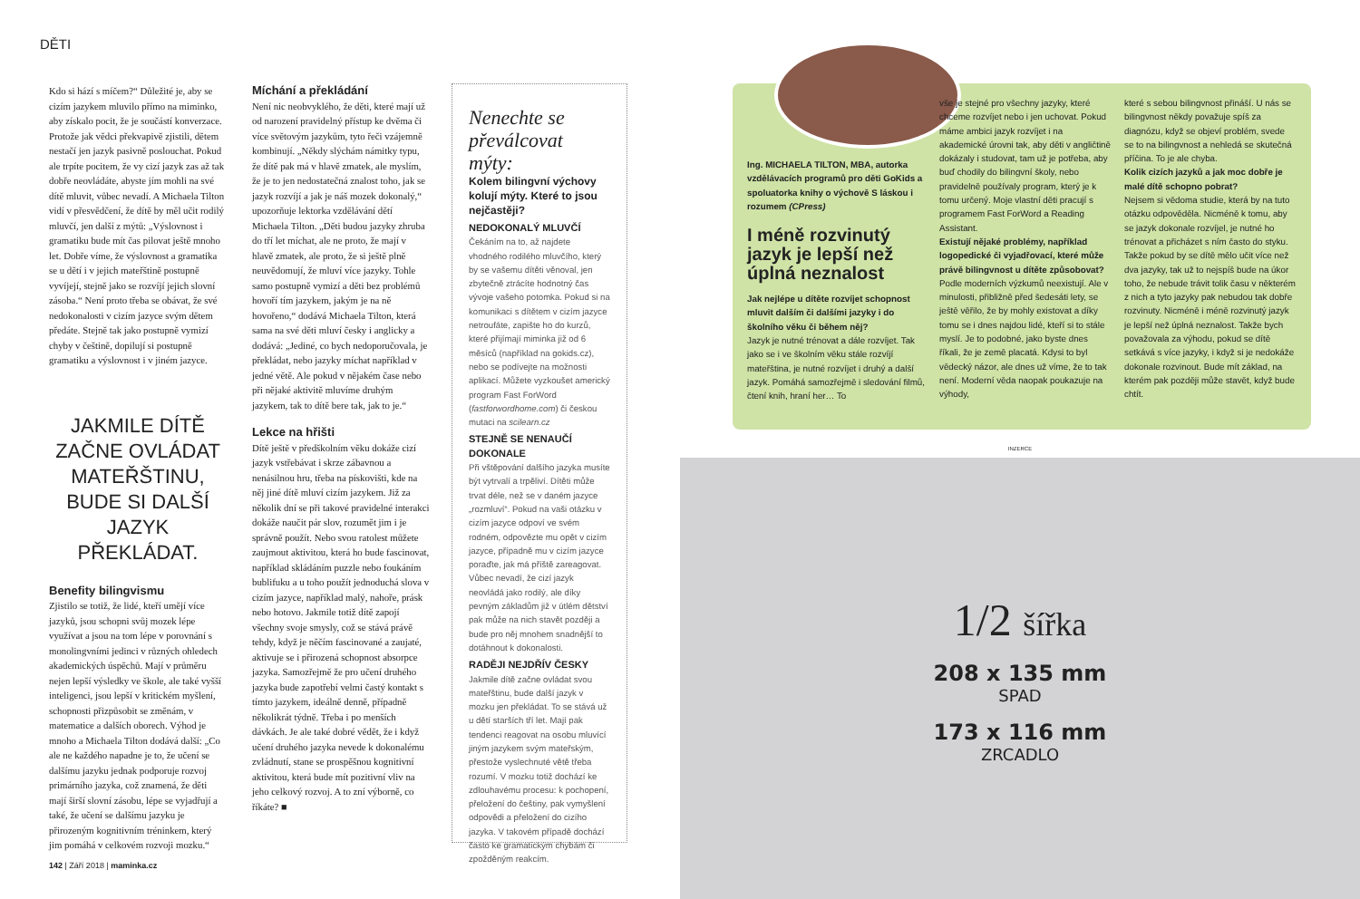DĚTI
Kdo si hází s míčem?“ Důležité je, aby se cizím jazykem mluvilo přímo na miminko, aby získalo pocit, že je součástí konverzace. Protože jak vědci překvapivě zjistili, dětem nestačí jen jazyk pasivně poslouchat. Pokud ale trpíte pocitem, že vy cizí jazyk zas až tak dobře neovládáte, abyste jím mohli na své dítě mluvit, vůbec nevadí. A Michaela Tilton vidí v přesvědčení, že dítě by měl učit rodilý mluvčí, jen další z mýtů: „Výslovnost i gramatiku bude mít čas pilovat ještě mnoho let. Dobře víme, že výslovnost a gramatika se u dětí i v jejich mateřštině postupně vyvíjejí, stejně jako se rozvíjí jejich slovní zásoba.“ Není proto třeba se obávat, že své nedokonalosti v cizím jazyce svým dětem předáte. Stejně tak jako postupně vymizí chyby v češtině, dopilují si postupně gramatiku a výslovnost i v jiném jazyce.
JAKMILE DÍTĚ ZAČNE OVLÁDAT MATEŘŠTINU, BUDE SI DALŠÍ JAZYK PŘEKLÁDAT.
Benefity bilingvismu
Zjistilo se totiž, že lidé, kteří umějí více jazyků, jsou schopni svůj mozek lépe využívat a jsou na tom lépe v porovnání s monolingvními jedinci v různých ohledech akademických úspěchů. Mají v průměru nejen lepší výsledky ve škole, ale také vyšší inteligenci, jsou lepší v kritickém myšlení, schopnosti přizpůsobit se změnám, v matematice a dalších oborech. Výhod je mnoho a Michaela Tilton dodává další: „Co ale ne každého napadne je to, že učení se dalšímu jazyku jednak podporuje rozvoj primárního jazyka, což znamená, že děti mají širší slovní zásobu, lépe se vyjadřují a také, že učení se dalšímu jazyku je přirozeným kognitivním tréninkem, který jim pomáhá v celkovém rozvoji mozku.“
Míchání a překládání
Není nic neobvyklého, že děti, které mají už od narození pravidelný přístup ke dvěma či více světovým jazykům, tyto řeči vzájemně kombinují. „Někdy slýchám námitky typu, že dítě pak má v hlavě zmatek, ale myslím, že je to jen nedostatečná znalost toho, jak se jazyk rozvíjí a jak je náš mozek dokonalý,“ upozorňuje lektorka vzdělávání dětí Michaela Tilton. „Děti budou jazyky zhruba do tří let míchat, ale ne proto, že mají v hlavě zmatek, ale proto, že si ještě plně neuvědomují, že mluví více jazyky. Tohle samo postupně vymizí a děti bez problémů hovoří tím jazykem, jakým je na ně hovořeno,“ dodává Michaela Tilton, která sama na své děti mluví česky i anglicky a dodává: „Jediné, co bych nedoporučovala, je překládat, nebo jazyky míchat například v jedné větě. Ale pokud v nějakém čase nebo při nějaké aktivitě mluvíme druhým jazykem, tak to dítě bere tak, jak to je.“
Lekce na hřišti
Dítě ještě v předškolním věku dokáže cizí jazyk vstřebávat i skrze zábavnou a nenásilnou hru, třeba na pískovišti, kde na něj jiné dítě mluví cizím jazykem. Již za několik dní se při takové pravidelné interakci dokáže naučit pár slov, rozumět jim i je správně použít. Nebo svou ratolest můžete zaujmout aktivitou, která ho bude fascinovat, například skládáním puzzle nebo foukáním bublifuku a u toho použít jednoduchá slova v cizím jazyce, například malý, nahoře, prásk nebo hotovo. Jakmile totiž dítě zapojí všechny svoje smysly, což se stává právě tehdy, když je něčím fascinované a zaujaté, aktivuje se i přirozená schopnost absorpce jazyka. Samozřejmě že pro učení druhého jazyka bude zapotřebí velmi častý kontakt s tímto jazykem, ideálně denně, případně několikrát týdně. Třeba i po menších dávkách. Je ale také dobré vědět, že i když učení druhého jazyka nevede k dokonalému zvládnutí, stane se prospěšnou kognitivní aktivitou, která bude mít pozitivní vliv na jeho celkový rozvoj. A to zní výborně, co říkáte? ■
Nenechte se převálcovat mýty:
Kolem bilingvní výchovy kolují mýty. Které to jsou nejčastěji?
NEDOKONALÝ MLUVČÍ
Čekáním na to, až najdete vhodného rodilého mluvčího, který by se vašemu dítěti věnoval, jen zbytečně ztrácíte hodnotný čas vývoje vašeho potomka. Pokud si na komunikaci s dítětem v cizím jazyce netroufáte, zapište ho do kurzů, které přijímají miminka již od 6 měsíců (například na gokids.cz), nebo se podívejte na možnosti aplikací. Můžete vyzkoušet americký program Fast ForWord (fastforwordhome.com) či českou mutaci na scilearn.cz
STEJNĚ SE NENAUČÍ DOKONALE
Při vštěpování dalšího jazyka musíte být vytrvalí a trpěliví. Dítěti může trvat déle, než se v daném jazyce „rozmluví“. Pokud na vaši otázku v cizím jazyce odpoví ve svém rodném, odpovězte mu opět v cizím jazyce, případně mu v cizím jazyce poraďte, jak má příště zareagovat. Vůbec nevadí, že cizí jazyk neovládá jako rodilý, ale díky pevným základům již v útlém dětství pak může na nich stavět později a bude pro něj mnohem snadnější to dotáhnout k dokonalosti.
RADĚJI NEJDŘÍV ČESKY
Jakmile dítě začne ovládat svou mateřštinu, bude další jazyk v mozku jen překládat. To se stává už u dětí starších tří let. Mají pak tendenci reagovat na osobu mluvící jiným jazykem svým mateřským, přestože vyslechnuté větě třeba rozumí. V mozku totiž dochází ke zdlouhavému procesu: k pochopení, přeložení do češtiny, pak vymyšlení odpovědi a přeložení do cizího jazyka. V takovém případě dochází často ke gramatickým chybám či zpožděným reakcím.
142 | Září 2018 | maminka.cz
Ing. MICHAELA TILTON, MBA, autorka vzdělávacích programů pro děti GoKids a spoluatorka knihy o výchově S láskou i rozumem (CPress)
I méně rozvinutý jazyk je lepší než úplná neznalost
Jak nejlépe u dítěte rozvíjet schopnost mluvit dalším či dalšími jazyky i do školního věku či během něj?
Jazyk je nutné trénovat a dále rozvíjet. Tak jako se i ve školním věku stále rozvíjí mateřština, je nutné rozvíjet i druhý a další jazyk. Pomáhá samozřejmě i sledování filmů, čtení knih, hraní her… To
vše je stejné pro všechny jazyky, které chceme rozvíjet nebo i jen uchovat. Pokud máme ambici jazyk rozvíjet i na akademické úrovni tak, aby děti v angličtině dokázaly i studovat, tam už je potřeba, aby buď chodily do bilingvní školy, nebo pravidelně používaly program, který je k tomu určený. Moje vlastní děti pracují s programem Fast ForWord a Reading Assistant.
Existují nějaké problémy, například logopedické či vyjadřovací, které může právě bilingvnost u dítěte způsobovat?
Podle moderních výzkumů neexistují. Ale v minulosti, přibližně před šedesáti lety, se ještě věřilo, že by mohly existovat a díky tomu se i dnes najdou lidé, kteří si to stále myslí. Je to podobné, jako byste dnes říkali, že je země placatá. Kdysi to byl vědecký názor, ale dnes už víme, že to tak není. Moderní věda naopak poukazuje na výhody,
které s sebou bilingvnost přináší. U nás se bilingvnost někdy považuje spíš za diagnózu, když se objeví problém, svede se to na bilingvnost a nehledá se skutečná příčina. To je ale chyba.
Kolik cizích jazyků a jak moc dobře je malé dítě schopno pobrat?
Nejsem si vědoma studie, která by na tuto otázku odpověděla. Nicméně k tomu, aby se jazyk dokonale rozvíjel, je nutné ho trénovat a přicházet s ním často do styku. Takže pokud by se dítě mělo učit více než dva jazyky, tak už to nejspíš bude na úkor toho, že nebude trávit tolik času v některém z nich a tyto jazyky pak nebudou tak dobře rozvinuty. Nicméně i méně rozvinutý jazyk je lepší než úplná neznalost. Takže bych považovala za výhodu, pokud se dítě setkává s více jazyky, i když si je nedokáže dokonale rozvinout. Bude mít základ, na kterém pak později může stavět, když bude chtít.
INZERCE
1/2 šířka
208 x 135 mm
SPAD
173 x 116 mm
ZRCADLO